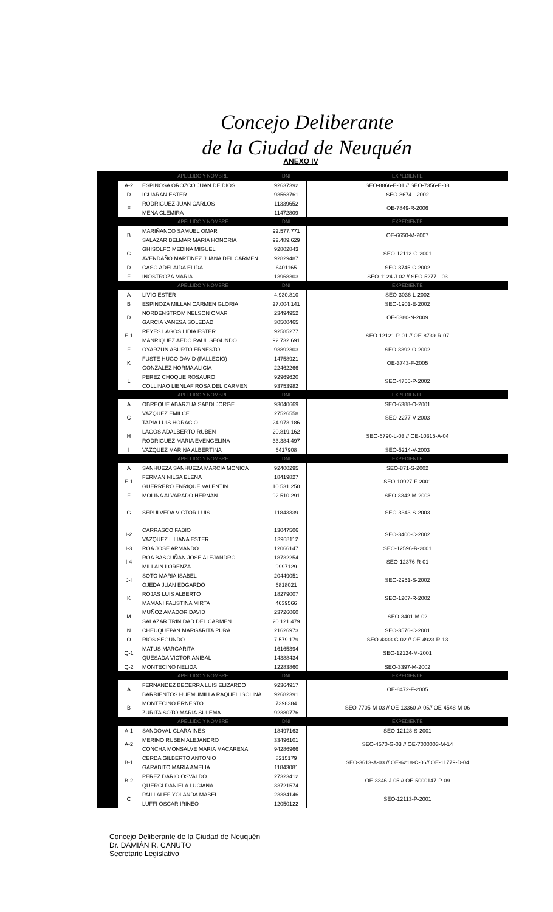Concejo Deliberante
de la Ciudad de Neuquén
ANEXO IV
| | | APELLIDO Y NOMBRE | DNI | EXPEDIENTE |
| --- | --- | --- | --- | --- |
| | A-2 | ESPINOSA OROZCO JUAN DE DIOS | 92637392 | SEO-8866-E-01 // SEO-7356-E-03 |
| | D | IGUARAN ESTER | 93563761 | SEO-8674-I-2002 |
| | F | RODRIGUEZ JUAN CARLOS | 11339652 | OE-7849-R-2006 |
| | | MENA CLEMIRA | 11472809 | |
| | | APELLIDO Y NOMBRE | DNI | EXPEDIENTE |
| | B | MARIÑANCO SAMUEL OMAR | 92.577.771 | OE-6650-M-2007 |
| | | SALAZAR BELMAR MARIA HONORIA | 92.489.629 | |
| | C | GHISOLFO MEDINA MIGUEL | 92802843 | SEO-12112-G-2001 |
| | | AVENDAÑO MARTINEZ JUANA DEL CARMEN | 92829487 | |
| | D | CASO ADELAIDA ELIDA | 6401165 | SEO-3745-C-2002 |
| | F | INOSTROZA MARIA | 13968303 | SEO-1124-J-02 // SEO-5277-I-03 |
| | | APELLIDO Y NOMBRE | DNI | EXPEDIENTE |
| | A | LIVIO ESTER | 4.930.810 | SEO-3036-L-2002 |
| | B | ESPINOZA MILLAN CARMEN GLORIA | 27.004.141 | SEO-1901-E-2002 |
| | D | NORDENSTROM NELSON OMAR | 23494952 | OE-6380-N-2009 |
| | | GARCIA VANESA SOLEDAD | 30500465 | |
| | E-1 | REYES LAGOS LIDIA ESTER | 92585277 | SEO-12121-P-01 // OE-8739-R-07 |
| | | MANRIQUEZ AEDO RAUL SEGUNDO | 92.732.691 | |
| | F | OYARZUN ABURTO ERNESTO | 93892303 | SEO-3392-O-2002 |
| | K | FUSTE HUGO DAVID (FALLECIO) | 14758921 | OE-3743-F-2005 |
| | | GONZALEZ NORMA ALICIA | 22462266 | |
| | L | PEREZ CHOQUE ROSAURO | 92969620 | SEO-4755-P-2002 |
| | | COLLINAO LIENLAF ROSA DEL CARMEN | 93753982 | |
| | | APELLIDO Y NOMBRE | DNI | EXPEDIENTE |
| | A | OBREQUE ABARZUA SABDI JORGE | 93040669 | SEO-6388-O-2001 |
| | C | VAZQUEZ EMILCE | 27526558 | SEO-2277-V-2003 |
| | | TAPIA LUIS HORACIO | 24.973.186 | |
| | H | LAGOS ADALBERTO RUBEN | 20.819.162 | SEO-6790-L-03 // OE-10315-A-04 |
| | | RODRIGUEZ MARIA EVENGELINA | 33.384.497 | |
| | I | VAZQUEZ MARINA ALBERTINA | 6417908 | SEO-5214-V-2003 |
| | | APELLIDO Y NOMBRE | DNI | EXPEDIENTE |
| | A | SANHUEZA SANHUEZA MARCIA MONICA | 92400295 | SEO-871-S-2002 |
| | E-1 | FERMAN NILSA ELENA | 18419827 | SEO-10927-F-2001 |
| | | GUERRERO ENRIQUE VALENTIN | 10.531.250 | |
| | F | MOLINA ALVARADO HERNAN | 92.510.291 | SEO-3342-M-2003 |
| | G | SEPULVEDA VICTOR LUIS | 11843339 | SEO-3343-S-2003 |
| | I-2 | CARRASCO FABIO | 13047506 | SEO-3400-C-2002 |
| | | VAZQUEZ LILIANA ESTER | 13968112 | |
| | I-3 | ROA JOSE ARMANDO | 12066147 | SEO-12596-R-2001 |
| | I-4 | ROA BASCUÑAN JOSE ALEJANDRO | 18732254 | SEO-12376-R-01 |
| | | MILLAIN LORENZA | 9997129 | |
| | J-I | SOTO MARIA ISABEL | 20449051 | SEO-2951-S-2002 |
| | | OJEDA JUAN EDGARDO | 6818021 | |
| | K | ROJAS LUIS ALBERTO | 18279007 | SEO-1207-R-2002 |
| | | MAMANI FAUSTINA MIRTA | 4639566 | |
| | M | MUÑOZ AMADOR DAVID | 23726060 | SEO-3401-M-02 |
| | | SALAZAR TRINIDAD DEL CARMEN | 20.121.479 | |
| | N | CHEUQUEPAN MARGARITA PURA | 21626973 | SEO-3576-C-2001 |
| | O | RIOS SEGUNDO | 7.579.179 | SEO-4333-G-02 // OE-4923-R-13 |
| | Q-1 | MATUS MARGARITA | 16165394 | SEO-12124-M-2001 |
| | | QUESADA VICTOR ANIBAL | 14388434 | |
| | Q-2 | MONTECINO NELIDA | 12283860 | SEO-3397-M-2002 |
| | | APELLIDO Y NOMBRE | DNI | EXPEDIENTE |
| | A | FERNANDEZ BECERRA LUIS ELIZARDO | 92364917 | OE-8472-F-2005 |
| | | BARRIENTOS HUEMUMILLA RAQUEL ISOLINA | 92682391 | |
| | B | MONTECINO ERNESTO | 7398384 | SEO-7705-M-03 // OE-13360-A-05// OE-4548-M-06 |
| | | ZURITA SOTO MARIA SULEMA | 92380776 | |
| | | APELLIDO Y NOMBRE | DNI | EXPEDIENTE |
| | A-1 | SANDOVAL CLARA INES | 18497163 | SEO-12128-S-2001 |
| | A-2 | MERINO RUBEN ALEJANDRO | 33496101 | SEO-4570-G-03 // OE-7000003-M-14 |
| | | CONCHA MONSALVE MARIA MACARENA | 94286966 | |
| | B-1 | CERDA GILBERTO ANTONIO | 8215179 | SEO-3613-A-03 // OE-6218-C-06// OE-11779-D-04 |
| | | GARABITO MARIA AMELIA | 11843081 | |
| | B-2 | PEREZ DARIO OSVALDO | 27323412 | OE-3346-J-05 // OE-5000147-P-09 |
| | | QUERCI DANIELA LUCIANA | 33721574 | |
| | C | PAILLALEF YOLANDA MABEL | 23384146 | SEO-12113-P-2001 |
| | | LUFFI OSCAR IRINEO | 12050122 | |
Concejo Deliberante de la Ciudad de Neuquén
Dr. DAMIÁN R. CANUTO
Secretario Legislativo